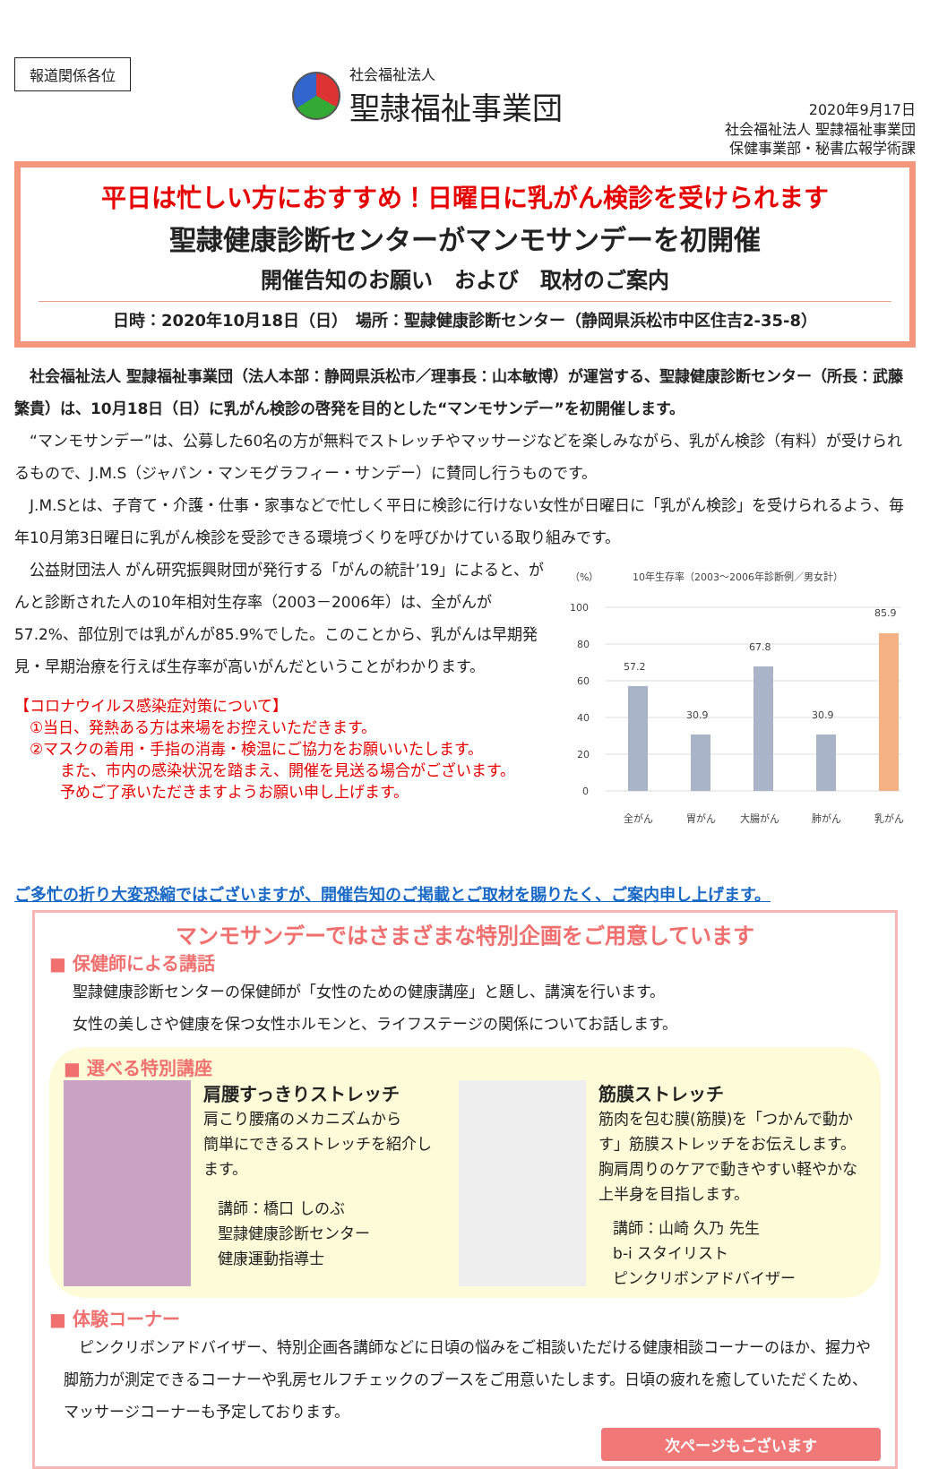報道関係各位 社会福祉法人
聖隷福祉事業団
2020年9月17日
社会福祉法人 聖隷福祉事業団
保健事業部・秘書広報学術課
平日は忙しい方におすすめ！日曜日に乳がん検診を受けられます
聖隷健康診断センターがマンモサンデーを初開催
開催告知のお願い　および　取材のご案内
日時：2020年10月18日（日）　場所：聖隷健康診断センター（静岡県浜松市中区住吉2-35-8）
　社会福祉法人 聖隷福祉事業団（法人本部：静岡県浜松市／理事長：山本敏博）が運営する、聖隷健康診断センター（所長：武藤繁貴）は、10月18日（日）に乳がん検診の啓発を目的とした“マンモサンデー”を初開催します。
　“マンモサンデー”は、公募した60名の方が無料でストレッチやマッサージなどを楽しみながら、乳がん検診（有料）が受けられるもので、J.M.S（ジャパン・マンモグラフィー・サンデー）に賛同し行うものです。
　J.M.Sとは、子育て・介護・仕事・家事などで忙しく平日に検診に行けない女性が日曜日に「乳がん検診」を受けられるよう、毎年10月第3日曜日に乳がん検診を受診できる環境づくりを呼びかけている取り組みです。
　公益財団法人 がん研究振興財団が発行する「がんの統計’19」によると、がんと診断された人の10年相対生存率（2003－2006年）は、全がんが57.2%、部位別では乳がんが85.9%でした。このことから、乳がんは早期発見・早期治療を行えば生存率が高いがんだということがわかります。
【コロナウイルス感染症対策について】
　①当日、発熱ある方は来場をお控えいただきます。
　②マスクの着用・手指の消毒・検温にご協力をお願いいたします。
　　　また、市内の感染状況を踏まえ、開催を見送る場合がございます。
　　　予めご了承いただきますようお願い申し上げます。
（%）
10年生存率（2003～2006年診断例／男女計）
100
80
60
40
20
0
57.2
30.9
67.8
30.9
85.9
全がん
胃がん
大腸がん
肺がん
乳がん
ご多忙の折り大変恐縮ではございますが、開催告知のご掲載とご取材を賜りたく、ご案内申し上げます。
マンモサンデーではさまざまな特別企画をご用意しています
■ 保健師による講話
聖隷健康診断センターの保健師が「女性のための健康講座」と題し、講演を行います。
女性の美しさや健康を保つ女性ホルモンと、ライフステージの関係についてお話します。
■ 選べる特別講座
肩腰すっきりストレッチ
肩こり腰痛のメカニズムから
簡単にできるストレッチを紹介します。
講師：橋口 しのぶ
聖隷健康診断センター
健康運動指導士
筋膜ストレッチ
筋肉を包む膜(筋膜)を「つかんで動かす」筋膜ストレッチをお伝えします。胸肩周りのケアで動きやすい軽やかな上半身を目指します。
講師：山崎 久乃 先生
b-i スタイリスト
ピンクリボンアドバイザー
■ 体験コーナー
　ピンクリボンアドバイザー、特別企画各講師などに日頃の悩みをご相談いただける健康相談コーナーのほか、握力や脚筋力が測定できるコーナーや乳房セルフチェックのブースをご用意いたします。日頃の疲れを癒していただくため、マッサージコーナーも予定しております。
次ページもございます